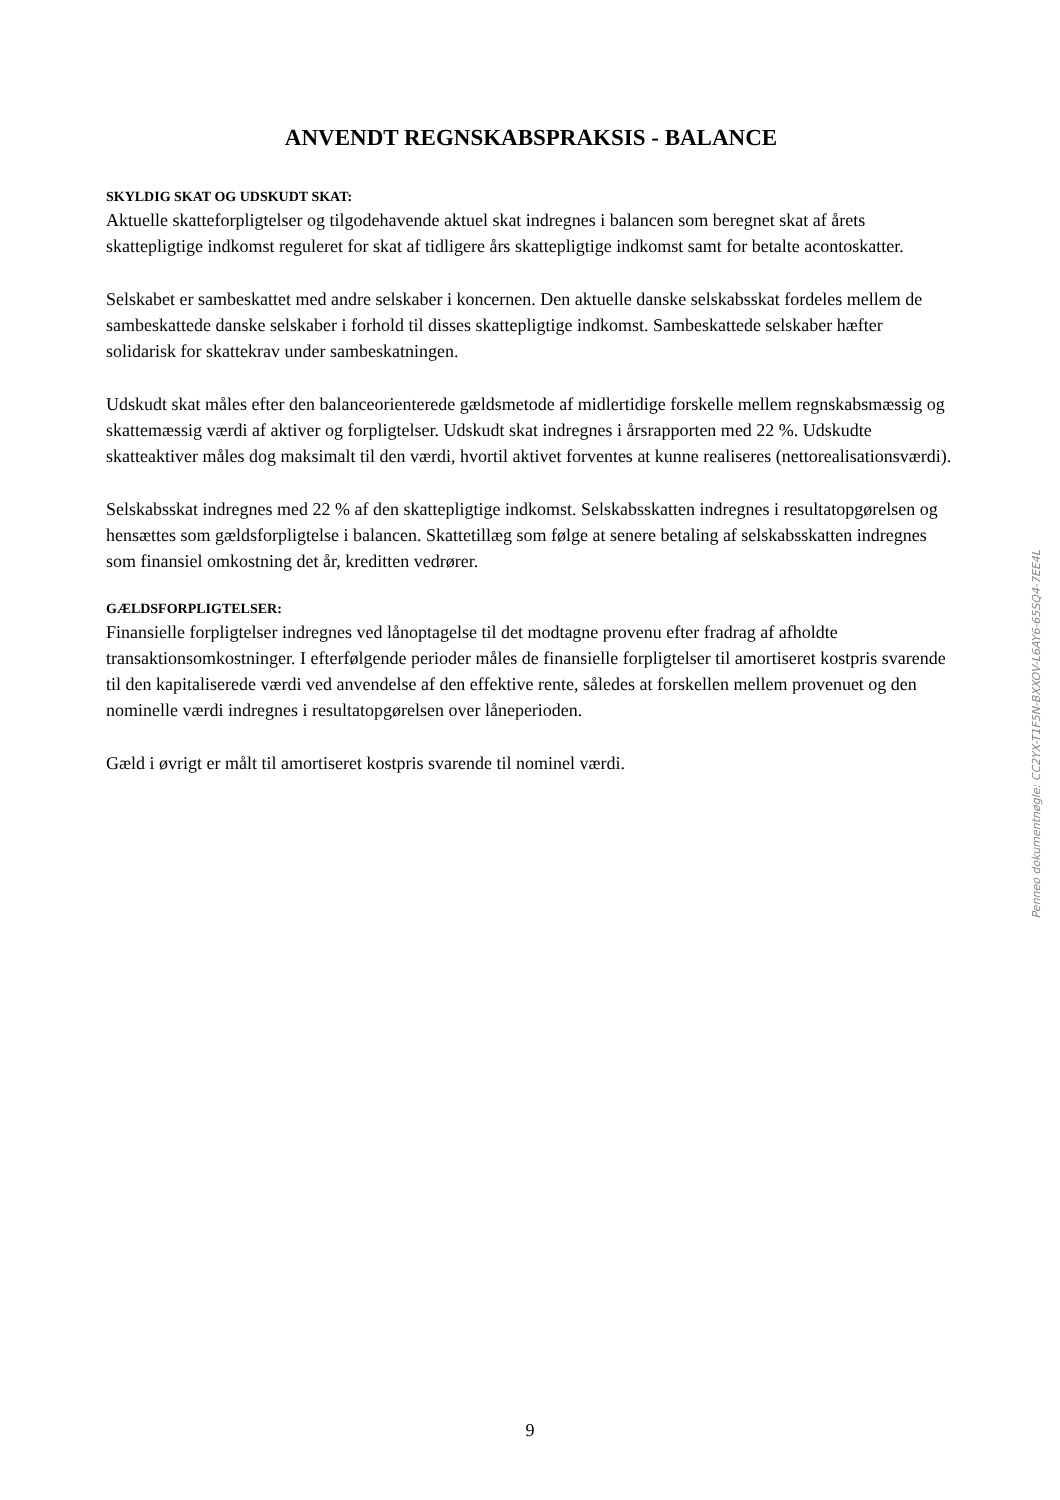ANVENDT REGNSKABSPRAKSIS - BALANCE
SKYLDIG SKAT OG UDSKUDT SKAT:
Aktuelle skatteforpligtelser og tilgodehavende aktuel skat indregnes i balancen som beregnet skat af årets skattepligtige indkomst reguleret for skat af tidligere års skattepligtige indkomst samt for betalte acontoskatter.
Selskabet er sambeskattet med andre selskaber i koncernen. Den aktuelle danske selskabsskat fordeles mellem de sambeskattede danske selskaber i forhold til disses skattepligtige indkomst. Sambeskattede selskaber hæfter solidarisk for skattekrav under sambeskatningen.
Udskudt skat måles efter den balanceorienterede gældsmetode af midlertidige forskelle mellem regnskabsmæssig og skattemæssig værdi af aktiver og forpligtelser. Udskudt skat indregnes i årsrapporten med 22 %. Udskudte skatteaktiver måles dog maksimalt til den værdi, hvortil aktivet forventes at kunne realiseres (nettorealisationsværdi).
Selskabsskat indregnes med 22 % af den skattepligtige indkomst. Selskabsskatten indregnes i resultatopgørelsen og hensættes som gældsforpligtelse i balancen. Skattetillæg som følge at senere betaling af selskabsskatten indregnes som finansiel omkostning det år, kreditten vedrører.
GÆLDSFORPLIGTELSER:
Finansielle forpligtelser indregnes ved lånoptagelse til det modtagne provenu efter fradrag af afholdte transaktionsomkostninger. I efterfølgende perioder måles de finansielle forpligtelser til amortiseret kostpris svarende til den kapitaliserede værdi ved anvendelse af den effektive rente, således at forskellen mellem provenuet og den nominelle værdi indregnes i resultatopgørelsen over låneperioden.
Gæld i øvrigt er målt til amortiseret kostpris svarende til nominel værdi.
Penneo dokumentnøgle: CC2YX-T1F5N-BXXOV-L6AY6-65SQ4-7EE4L
9